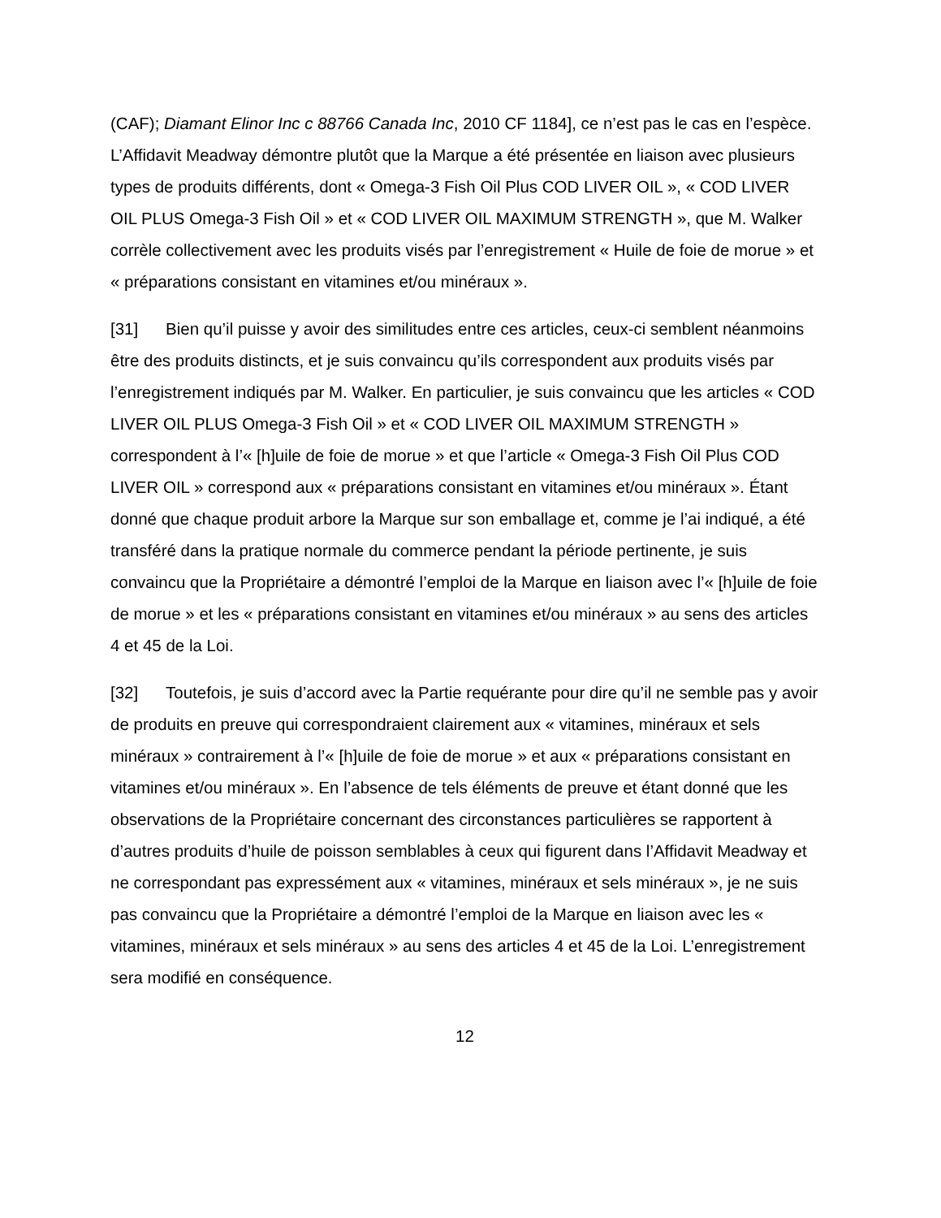(CAF); Diamant Elinor Inc c 88766 Canada Inc, 2010 CF 1184], ce n’est pas le cas en l’espèce. L’Affidavit Meadway démontre plutôt que la Marque a été présentée en liaison avec plusieurs types de produits différents, dont « Omega-3 Fish Oil Plus COD LIVER OIL », « COD LIVER OIL PLUS Omega-3 Fish Oil » et « COD LIVER OIL MAXIMUM STRENGTH », que M. Walker corrèle collectivement avec les produits visés par l’enregistrement « Huile de foie de morue » et « préparations consistant en vitamines et/ou minéraux ».
[31] Bien qu’il puisse y avoir des similitudes entre ces articles, ceux-ci semblent néanmoins être des produits distincts, et je suis convaincu qu’ils correspondent aux produits visés par l’enregistrement indiqués par M. Walker. En particulier, je suis convaincu que les articles « COD LIVER OIL PLUS Omega-3 Fish Oil » et « COD LIVER OIL MAXIMUM STRENGTH » correspondent à l’« [h]uile de foie de morue » et que l’article « Omega-3 Fish Oil Plus COD LIVER OIL » correspond aux « préparations consistant en vitamines et/ou minéraux ». Étant donné que chaque produit arbore la Marque sur son emballage et, comme je l’ai indiqué, a été transféré dans la pratique normale du commerce pendant la période pertinente, je suis convaincu que la Propriétaire a démontré l’emploi de la Marque en liaison avec l’« [h]uile de foie de morue » et les « préparations consistant en vitamines et/ou minéraux » au sens des articles 4 et 45 de la Loi.
[32] Toutefois, je suis d’accord avec la Partie requérante pour dire qu’il ne semble pas y avoir de produits en preuve qui correspondraient clairement aux « vitamines, minéraux et sels minéraux » contrairement à l’« [h]uile de foie de morue » et aux « préparations consistant en vitamines et/ou minéraux ». En l’absence de tels éléments de preuve et étant donné que les observations de la Propriétaire concernant des circonstances particulières se rapportent à d’autres produits d’huile de poisson semblables à ceux qui figurent dans l’Affidavit Meadway et ne correspondant pas expressément aux « vitamines, minéraux et sels minéraux », je ne suis pas convaincu que la Propriétaire a démontré l’emploi de la Marque en liaison avec les « vitamines, minéraux et sels minéraux » au sens des articles 4 et 45 de la Loi. L’enregistrement sera modifié en conséquence.
12